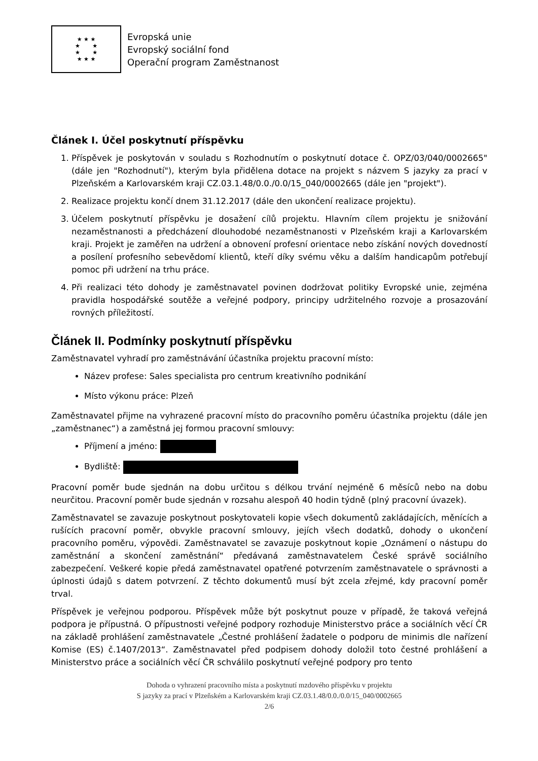★ ★ ★
★ ★
★ ★
★ ★ ★
Evropská unie
Evropský sociální fond
Operační program Zaměstnanost
Článek I. Účel poskytnutí příspěvku
1. Příspěvek je poskytován v souladu s Rozhodnutím o poskytnutí dotace č. OPZ/03/040/0002665" (dále jen "Rozhodnutí"), kterým byla přidělena dotace na projekt s názvem S jazyky za prací v Plzeňském a Karlovarském kraji CZ.03.1.48/0.0./0.0/15_040/0002665 (dále jen "projekt").
2. Realizace projektu končí dnem 31.12.2017 (dále den ukončení realizace projektu).
3. Účelem poskytnutí příspěvku je dosažení cílů projektu. Hlavním cílem projektu je snižování nezaměstnanosti a předcházení dlouhodobé nezaměstnanosti v Plzeňském kraji a Karlovarském kraji. Projekt je zaměřen na udržení a obnovení profesní orientace nebo získání nových dovedností a posílení profesního sebevědomí klientů, kteří díky svému věku a dalším handicapům potřebují pomoc při udržení na trhu práce.
4. Při realizaci této dohody je zaměstnavatel povinen dodržovat politiky Evropské unie, zejména pravidla hospodářské soutěže a veřejné podpory, principy udržitelného rozvoje a prosazování rovných příležitostí.
Článek II. Podmínky poskytnutí příspěvku
Zaměstnavatel vyhradí pro zaměstnávání účastníka projektu pracovní místo:
Název profese: Sales specialista pro centrum kreativního podnikání
Místo výkonu práce: Plzeň
Zaměstnavatel přijme na vyhrazené pracovní místo do pracovního poměru účastníka projektu (dále jen „zaměstnanec“) a zaměstná jej formou pracovní smlouvy:
Příjmení a jméno:
Bydliště:
Pracovní poměr bude sjednán na dobu určitou s délkou trvání nejméně 6 měsíců nebo na dobu neurčitou. Pracovní poměr bude sjednán v rozsahu alespoň 40 hodin týdně (plný pracovní úvazek).
Zaměstnavatel se zavazuje poskytnout poskytovateli kopie všech dokumentů zakládajících, měnících a rušících pracovní poměr, obvykle pracovní smlouvy, jejích všech dodatků, dohody o ukončení pracovního poměru, výpovědi. Zaměstnavatel se zavazuje poskytnout kopie „Oznámení o nástupu do zaměstnání a skončení zaměstnání“ předávaná zaměstnavatelem České správě sociálního zabezpečení. Veškeré kopie předá zaměstnavatel opatřené potvrzením zaměstnavatele o správnosti a úplnosti údajů s datem potvrzení. Z těchto dokumentů musí být zcela zřejmé, kdy pracovní poměr trval.
Příspěvek je veřejnou podporou. Příspěvek může být poskytnut pouze v případě, že taková veřejná podpora je přípustná. O přípustnosti veřejné podpory rozhoduje Ministerstvo práce a sociálních věcí ČR na základě prohlášení zaměstnavatele „Čestné prohlášení žadatele o podporu de minimis dle nařízení Komise (ES) č.1407/2013“. Zaměstnavatel před podpisem dohody doložil toto čestné prohlášení a Ministerstvo práce a sociálních věcí ČR schválilo poskytnutí veřejné podpory pro tento
Dohoda o vyhrazení pracovního místa a poskytnutí mzdového příspěvku v projektu
S jazyky za prací v Plzeňském a Karlovarském kraji CZ.03.1.48/0.0./0.0/15_040/0002665
2/6